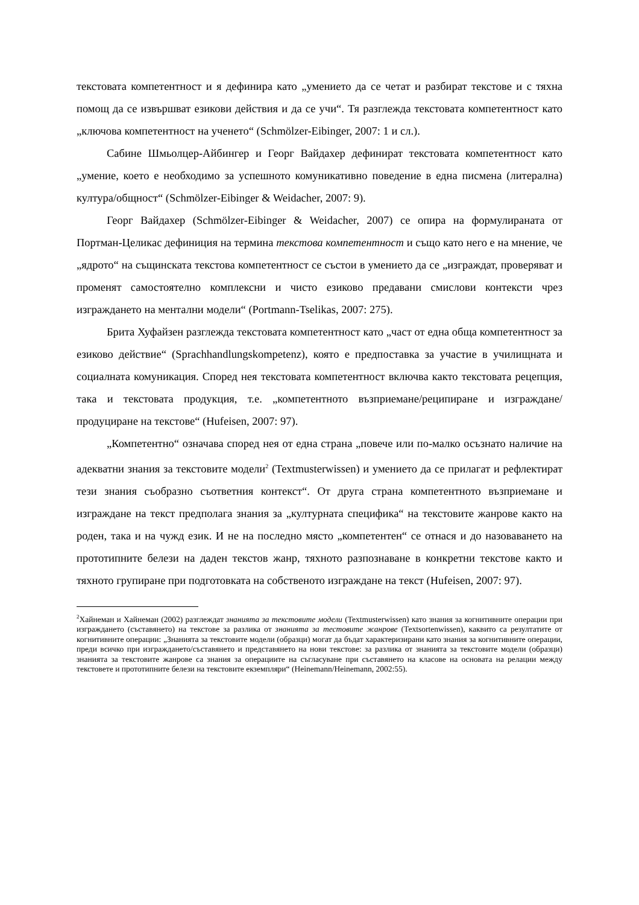текстовата компетентност и я дефинира като „умението да се четат и разбират текстове и с тяхна помощ да се извършват езикови действия и да се учи“. Тя разглежда текстовата компетентност като „ключова компетентност на ученето“ (Schmölzer-Eibinger, 2007: 1 и сл.).
Сабине Шмьолцер-Айбингер и Георг Вайдахер дефинират текстовата компетентност като „умение, което е необходимо за успешното комуникативно поведение в една писмена (литерална) култура/общност“ (Schmölzer-Eibinger & Weidacher, 2007: 9).
Георг Вайдахер (Schmölzer-Eibinger & Weidacher, 2007) се опира на формулираната от Портман-Целикас дефиниция на термина текстова компетентност и също като него е на мнение, че „ядрото“ на същинската текстова компетентност се състои в умението да се „изграждат, проверяват и променят самостоятелно комплексни и чисто езиково предавани смислови контексти чрез изграждането на ментални модели“ (Portmann-Tselikas, 2007: 275).
Брита Хуфайзен разглежда текстовата компетентност като „част от една обща компетентност за езиково действие“ (Sprachhandlungskompetenz), която е предпоставка за участие в училищната и социалната комуникация. Според нея текстовата компетентност включва както текстовата рецепция, така и текстовата продукция, т.е. „компетентното възприемане/реципиране и изграждане/продуциране на текстове“ (Hufeisen, 2007: 97).
„Компетентно“ означава според нея от една страна „повече или по-малко осъзнато наличие на адекватни знания за текстовите модели<sup>2</sup> (Textmusterwissen) и умението да се прилагат и рефлектират тези знания съобразно съответния контекст“. От друга страна компетентното възприемане и изграждане на текст предполага знания за „културната специфика“ на текстовите жанрове както на роден, така и на чужд език. И не на последно място „компетентен“ се отнася и до назоваването на прототипните белези на даден текстов жанр, тяхното разпознаване в конкретни текстове както и тяхното групиране при подготовката на собственото изграждане на текст (Hufeisen, 2007: 97).
<sup>2</sup> Хайнеман и Хайнеман (2002) разглеждат знанията за текстовите модели (Textmusterwissen) като знания за когнитивните операции при изграждането (съставянето) на текстове за разлика от знанията за тестовите жанрове (Textsortenwissen), каквито са резултатите от когнитивните операции: „Знанията за текстовите модели (образци) могат да бъдат характеризирани като знания за когнитивните операции, преди всичко при изграждането/съставянето и представянето на нови текстове: за разлика от знанията за текстовите модели (образци) знанията за текстовите жанрове са знания за операциите на съгласуване при съставянето на класове на основата на релации между текстовете и прототипните белези на текстовите екземпляри“ (Heinemann/Heinemann, 2002:55).